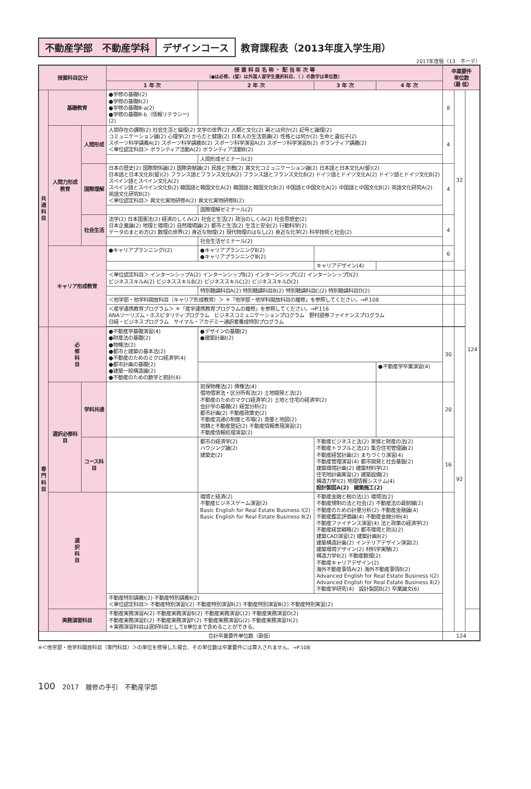不動産学部　不動産学科 デザインコース 教育課程表（2013年度入学生用）
2017年度版（13　不ーデ）
| 授業科目区分 | | | 授 業 科 目 名 称 ・ 配 当 年 次 等 （●は必修、(留）は外国人留学生選択科目、（ ）の数字は単位数） | | | | 卒業要件 単位数 （最 低） | | |
| --- | --- | --- | --- | --- | --- | --- | --- | --- | --- |
| | | | 1 年 次 | 2 年 次 | 3 年 次 | 4 年 次 | | | |
| 共 通 科 目 | 基礎教育 | | ●学修の基礎Ⅰ(2) ●学修の基礎Ⅱ(2) ●学修の基礎Ⅲ-a(2) ●学修の基礎Ⅲ-b（情報リテラシー)(2) | | | | 8 | 32 | 124 |
| | 人間力形成教育 | 人間形成 | 人間存在の課題(2) 社会生活と倫理(2) 文学の世界(2) 人類と文化(2) 美とは何か(2) 記号と論理(2) コミュニケーション論(2) 心理学(2) からだと健康(2) 日本人の生活意識(2) 性格とは何か(2) 生命と遺伝子(2) スポーツ科学講義A(2) スポーツ科学講義B(2) スポーツ科学演習A(2) スポーツ科学演習B(2) ボランティア講義(2) ＜単位認定科目＞ ボランティア活動A(2) ボランティア活動B(2) | | | | 4 | | |
| | | | | 人間形成ゼミナール(2) | | | | | |
| | | 国際理解 | 日本の歴史(2) 国際関係論(2) 国際貢献論(2) 民族と宗教(2) 異文化コミュニケーション論(2) 日本語と日本文化A(留)(2) 日本語と日本文化B(留)(2) フランス語とフランス文化A(2) フランス語とフランス文化B(2) ドイツ語とドイツ文化A(2) ドイツ語とドイツ文化B(2) スペイン語とスペイン文化A(2) スペイン語とスペイン文化B(2) 韓国語と韓国文化A(2) 韓国語と韓国文化B(2) 中国語と中国文化A(2) 中国語と中国文化B(2) 英語文化研究A(2) 英語文化研究B(2) ＜単位認定科目＞ 異文化実地研修A(2) 異文化実地研修B(2) | | | | 4 | | |
| | | | | 国際理解ゼミナール(2) | | | | | |
| | | 社会生活 | 法学(2) 日本国憲法(2) 経済のしくみ(2) 社会と生活(2) 政治のしくみ(2) 社会思想史(2) 日本企業論(2) 地理と環境(2) 自然環境論(2) 都市と生活(2) 生活と安全(2) 行動科学(2) データのまとめ方(2) 数理の世界(2) 身近な物理(2) 現代物理のはなし(2) 身近な化学(2) 科学技術と社会(2) | | | | 4 | | |
| | | | | 社会生活ゼミナール(2) | | | | | |
| | キャリア形成教育 | | ●キャリアプランニングⅠ(2) | ●キャリアプランニングⅡ(2) ●キャリアプランニングⅢ(2) | | | 6 | | |
| | | | | | キャリアデザイン(4) | | | | |
| | | | ＜単位認定科目＞ インターンシップA(2) インターンシップB(2) インターンシップC(2) インターンシップD(2) ビジネススキルA(2) ビジネススキルB(2) ビジネススキルC(2) ビジネススキルD(2) | | | | | | |
| | | | | 特別聴講科目A(2) 特別聴講科目B(2) 特別聴講科目C(2) 特別聴講科目D(2) | | | | | |
| | | | ＜他学部・他学科開放科目（キャリア形成教育）＞ ＊「他学部・他学科開放科目の履修」を参照してください。→P.108 | | | | | | |
| | | | ＜産学連携教育プログラム＞ ＊「産学連携教育プログラムの履修」を参照してください。→P.116 ANAツーリズム・ホスピタリティプログラム ビジネスコミュニケーションプログラム 野村證券ファイナンスプログラム 日経・ビジネスプログラム サイマル・アカデミー通訳者養成特別プログラム | | | | | | |
| 専 門 科 目 | 必 修 科 目 | | ●不動産学基礎演習(4) ●財産法の基礎(2) ●物権法(2) ●都市と建築の基本法(2) ●不動産のためのミクロ経済学(4) ●都市計画の基礎(2) ●建築一般構造論(2) ●不動産のための数学と統計(4) | ●デザインの基礎(2) ●建築計画Ⅰ(2) | | | 30 | 92 | |
| | | | | | | ●不動産学卒業演習(4) | | | |
| | 選択必修科目 | 学科共通 | | 担保物権法(2) 債権法(4) 借地借家法・区分所有法(2) 土地開発と法(2) 不動産のためのマクロ経済学(2) 土地と住宅の経済学(2) 会計学の基礎(2) 経営分析(2) 都市計画(2) 不動産政策史(2) 不動産流通の制度と市場(2) 測量と地図(2) 地籍と不動産登記(2) 不動産情報表現演習(2) 不動産情報処理演習(2) | | | 20 | | |
| | | コース科目 | | 都市の経済学(2) ハウジング論(2) 建築史(2) | 不動産ビジネスと法(2) 家族と財産の法(2) 不動産トラブルと法(2) 集合住宅管理論(2) 不動産経営計画(2) まちづくり演習(4) 不動産管理演習(4) 都市開発と社会基盤(2) 建築環境計画(2) 建築材料学(2) 住宅地計画実習(2) 建築設備(2) 構造力学Ⅰ(2) 地理情報システム(4) 設計製図A(2) 建築施工(2) | | 16 | | |
| | 選 択 科 目 | | | 環境と経済(2) 不動産ビジネスゲーム演習(2) Basic English for Real Estate Business Ⅰ(2) Basic English for Real Estate Business Ⅱ(2) | 不動産金融と税の法(2) 環境法(2) 不動産規制の法と社会(2) 不動産法の最前線(2) 不動産のための計量分析(2) 不動産金融論(4) 不動産鑑定評価論(4) 不動産金融分析(4) 不動産ファイナンス演習(4) 法と政策の経済学(2) 不動産経営戦略(2) 都市環境と防災(2) 建築CAD演習(2) 建築計画Ⅱ(2) 建築構造計画(2) インテリアデザイン演習(2) 建築環境デザイン(2) 材料学実験(2) 構造力学Ⅱ(2) 不動産数理(2) 不動産キャリアデザイン(2) 海外不動産事情A(2) 海外不動産事情B(2) Advanced English for Real Estate Business Ⅰ(2) Advanced English for Real Estate Business Ⅱ(2) 不動産学研究(4) 設計製図B(2) 卒業論文(6) | | | | |
| | | | 不動産特別講義Ⅰ(2) 不動産特別講義Ⅱ(2) ＜単位認定科目＞ 不動産特別演習Ⅰ(2) 不動産特別演習Ⅱ(2) 不動産特別演習Ⅲ(2) 不動産特別実習(2) | | | | | | |
| | 実務演習科目 | | 不動産実務演習A(2) 不動産実務演習B(2) 不動産実務演習C(2) 不動産実務演習D(2) 不動産実務演習E(2) 不動産実務演習F(2) 不動産実務演習G(2) 不動産実務演習H(2) ＊実務演習科目は選択科目として8単位まで含めることができる。 | | | | | | |
| 合計卒業要件単位数（最低） | | | | | | | 124 | | |
※＜他学部・他学科開放科目（専門科目）＞の単位を修得した場合、その単位数は卒業要件には算入されません。→P.108
100 2017　履修の手引　不動産学部